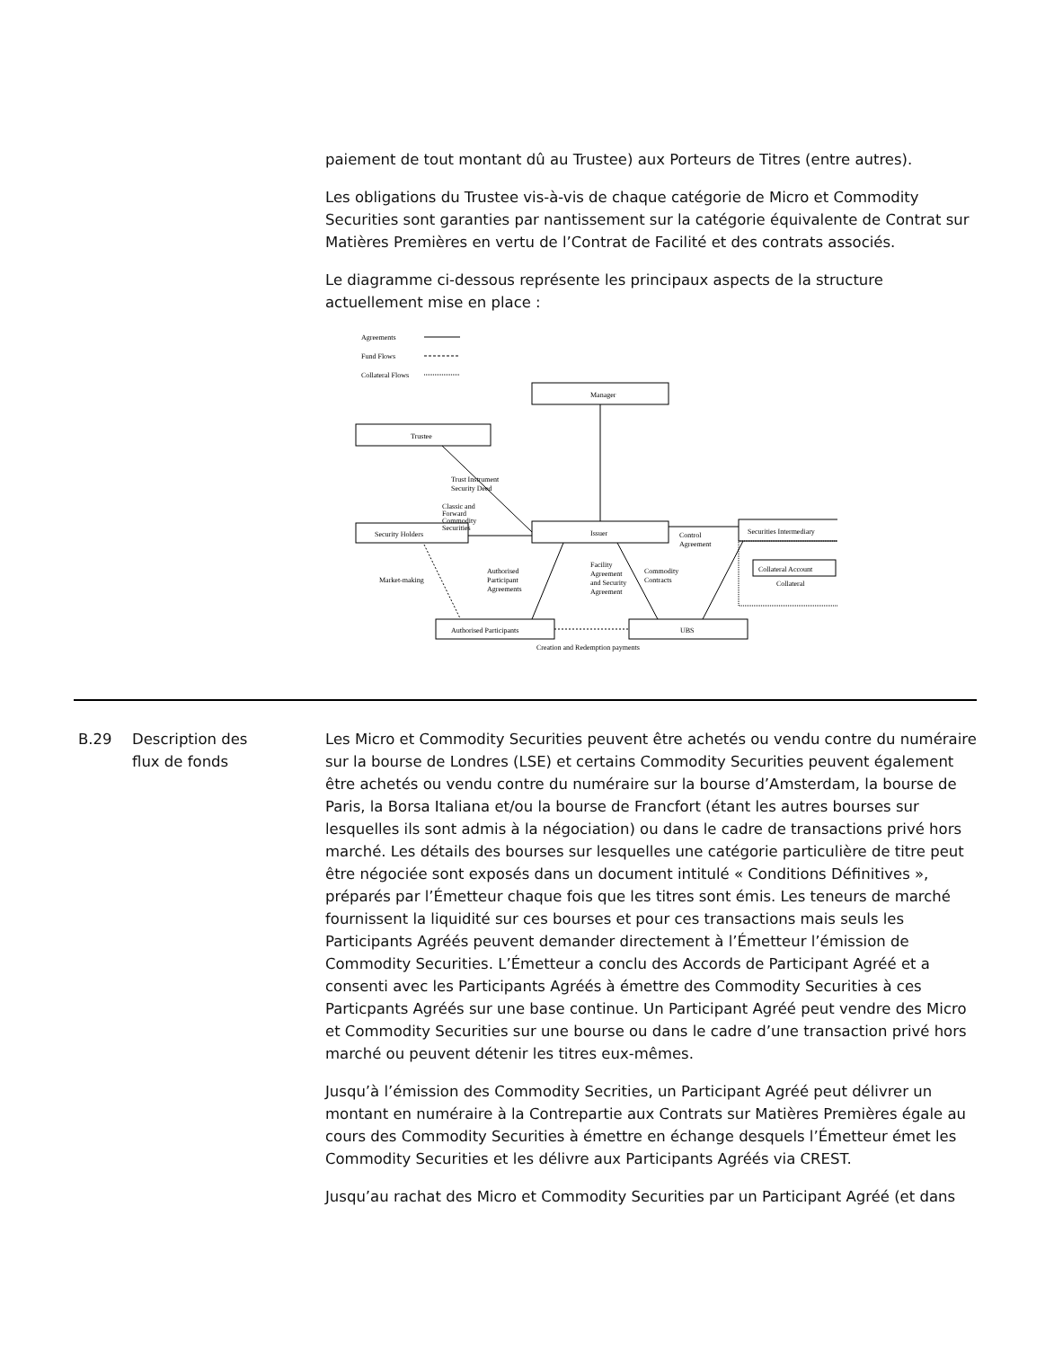paiement de tout montant dû au Trustee) aux Porteurs de Titres (entre autres).
Les obligations du Trustee vis-à-vis de chaque catégorie de Micro et Commodity Securities sont garanties par nantissement sur la catégorie équivalente de Contrat sur Matières Premières en vertu de l’Contrat de Facilité et des contrats associés.
Le diagramme ci-dessous représente les principaux aspects de la structure actuellement mise en place :
Agreements
Fund Flows
Collateral Flows
Manager
Trustee
Issuer
Security Holders
Securities Intermediary
Collateral Account
Collateral
Authorised Participants
UBS
Trust Instrument
Security Deed
Classic and
Forward
Commodity
Securities
Control
Agreement
Market-making
Authorised
Participant
Agreements
Facility
Agreement
and Security
Agreement
Commodity
Contracts
Creation and Redemption payments
B.29 Description des
flux de fonds
Les Micro et Commodity Securities peuvent être achetés ou vendu contre du numéraire sur la bourse de Londres (LSE) et certains Commodity Securities peuvent également être achetés ou vendu contre du numéraire sur la bourse d’Amsterdam, la bourse de Paris, la Borsa Italiana et/ou la bourse de Francfort (étant les autres bourses sur lesquelles ils sont admis à la négociation) ou dans le cadre de transactions privé hors marché. Les détails des bourses sur lesquelles une catégorie particulière de titre peut être négociée sont exposés dans un document intitulé « Conditions Définitives », préparés par l’Émetteur chaque fois que les titres sont émis. Les teneurs de marché fournissent la liquidité sur ces bourses et pour ces transactions mais seuls les Participants Agréés peuvent demander directement à l’Émetteur l’émission de Commodity Securities. L’Émetteur a conclu des Accords de Participant Agréé et a consenti avec les Participants Agréés à émettre des Commodity Securities à ces Particpants Agréés sur une base continue. Un Participant Agréé peut vendre des Micro et Commodity Securities sur une bourse ou dans le cadre d’une transaction privé hors marché ou peuvent détenir les titres eux-mêmes.
Jusqu’à l’émission des Commodity Secrities, un Participant Agréé peut délivrer un montant en numéraire à la Contrepartie aux Contrats sur Matières Premières égale au cours des Commodity Securities à émettre en échange desquels l’Émetteur émet les Commodity Securities et les délivre aux Participants Agréés via CREST.
Jusqu’au rachat des Micro et Commodity Securities par un Participant Agréé (et dans